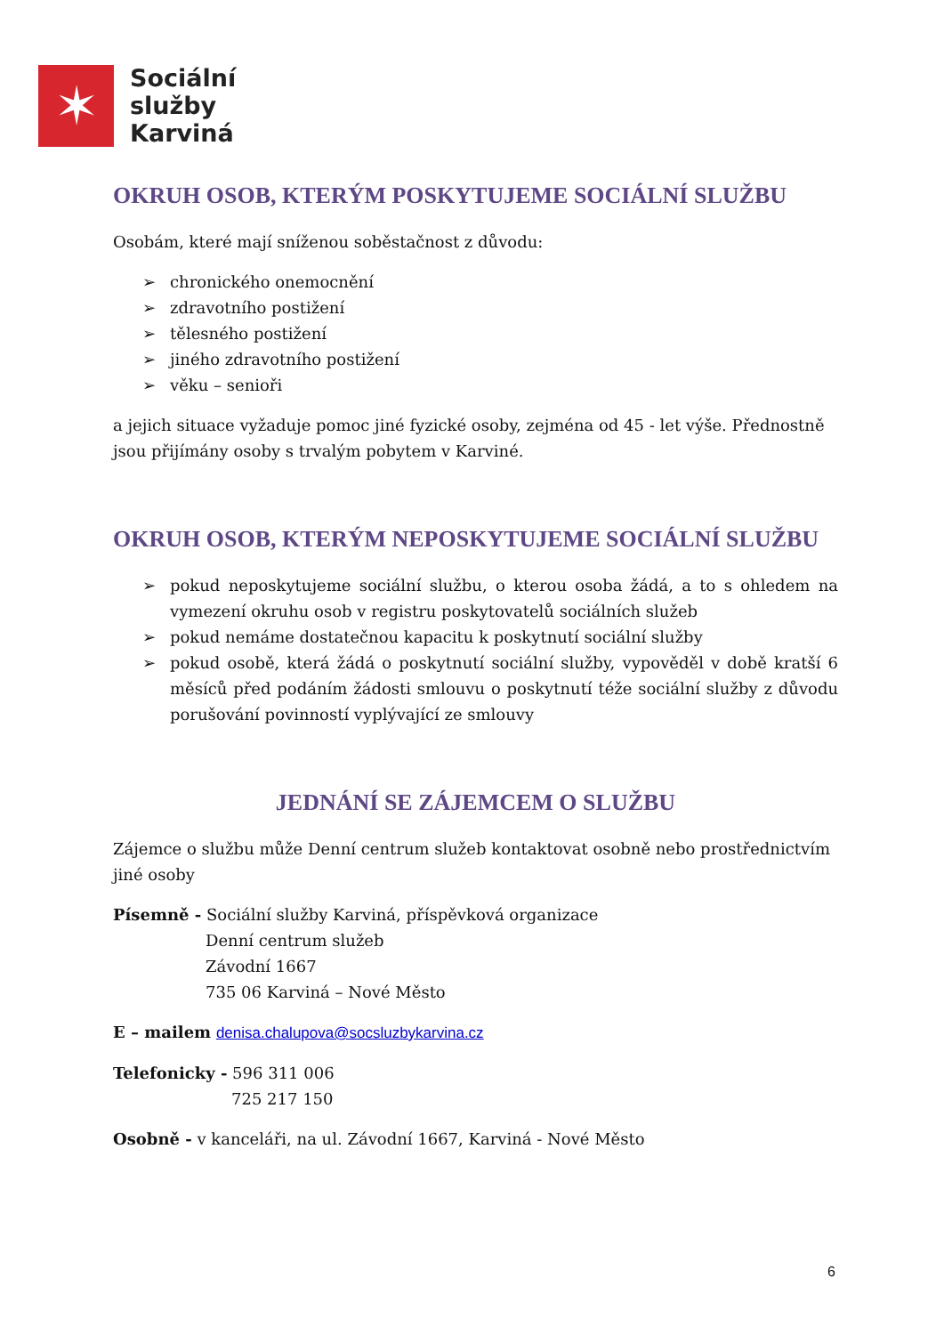✶
Sociální
služby
Karviná
OKRUH OSOB, KTERÝM POSKYTUJEME SOCIÁLNÍ SLUŽBU
Osobám, které mají sníženou soběstačnost z důvodu:
➢ chronického onemocnění
➢ zdravotního postižení
➢ tělesného postižení
➢ jiného zdravotního postižení
➢ věku – senioři
a jejich situace vyžaduje pomoc jiné fyzické osoby, zejména od 45 - let výše. Přednostně jsou přijímány osoby s trvalým pobytem v Karviné.
OKRUH OSOB, KTERÝM NEPOSKYTUJEME SOCIÁLNÍ SLUŽBU
➢ pokud neposkytujeme sociální službu, o kterou osoba žádá, a to s ohledem na vymezení okruhu osob v registru poskytovatelů sociálních služeb
➢ pokud nemáme dostatečnou kapacitu k poskytnutí sociální služby
➢ pokud osobě, která žádá o poskytnutí sociální služby, vypověděl v době kratší 6 měsíců před podáním žádosti smlouvu o poskytnutí téže sociální služby z důvodu porušování povinností vyplývající ze smlouvy
JEDNÁNÍ SE ZÁJEMCEM O SLUŽBU
Zájemce o službu může Denní centrum služeb kontaktovat osobně nebo prostřednictvím jiné osoby
Písemně - Sociální služby Karviná, příspěvková organizace
Denní centrum služeb
Závodní 1667
735 06 Karviná – Nové Město
E – mailem denisa.chalupova@socsluzbykarvina.cz
Telefonicky - 596 311 006
725 217 150
Osobně - v kanceláři, na ul. Závodní 1667, Karviná - Nové Město
6